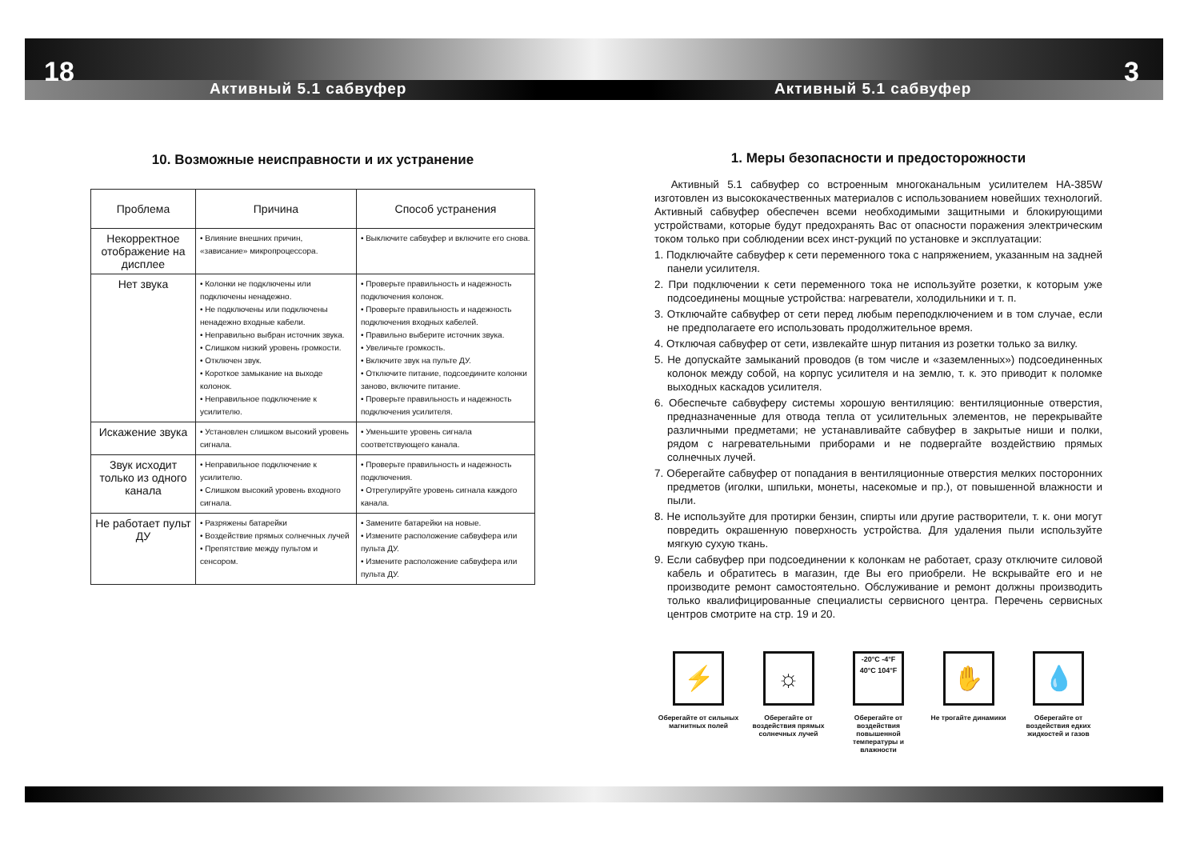18
Активный 5.1 сабвуфер
3
Активный 5.1 сабвуфер
10. Возможные неисправности и их устранение
| Проблема | Причина | Способ устранения |
| --- | --- | --- |
| Некорректное отображение на дисплее | • Влияние внешних причин, «зависание» микропроцессора. | • Выключите сабвуфер и включите его снова. |
| Нет звука | • Колонки не подключены или подключены ненадежно. • Не подключены или подключены ненадежно входные кабели. • Неправильно выбран источник звука. • Слишком низкий уровень громкости. • Отключен звук. • Короткое замыкание на выходе колонок. • Неправильное подключение к усилителю. | • Проверьте правильность и надежность подключения колонок. • Проверьте правильность и надежность подключения входных кабелей. • Правильно выберите источник звука. • Увеличьте громкость. • Включите звук на пульте ДУ. • Отключите питание, подсоедините колонки заново, включите питание. • Проверьте правильность и надежность подключения усилителя. |
| Искажение звука | • Установлен слишком высокий уровень сигнала. | • Уменьшите уровень сигнала соответствующего канала. |
| Звук исходит только из одного канала | • Неправильное подключение к усилителю. • Слишком высокий уровень входного сигнала. | • Проверьте правильность и надежность подключения. • Отрегулируйте уровень сигнала каждого канала. |
| Не работает пульт ДУ | • Разряжены батарейки • Воздействие прямых солнечных лучей • Препятствие между пультом и сенсором. | • Замените батарейки на новые. • Измените расположение сабвуфера или пульта ДУ. • Измените расположение сабвуфера или пульта ДУ. |
1. Меры безопасности и предосторожности
Активный 5.1 сабвуфер со встроенным многоканальным усилителем HA-385W изготовлен из высококачественных материалов с использованием новейших технологий. Активный сабвуфер обеспечен всеми необходимыми защитными и блокирующими устройствами, которые будут предохранять Вас от опасности поражения электрическим током только при соблюдении всех инст-рукций по установке и эксплуатации:
1. Подключайте сабвуфер к сети переменного тока с напряжением, указанным на задней панели усилителя.
2. При подключении к сети переменного тока не используйте розетки, к которым уже подсоединены мощные устройства: нагреватели, холодильники и т. п.
3. Отключайте сабвуфер от сети перед любым переподключением и в том случае, если не предполагаете его использовать продолжительное время.
4. Отключая сабвуфер от сети, извлекайте шнур питания из розетки только за вилку.
5. Не допускайте замыканий проводов (в том числе и «заземленных») подсоединенных колонок между собой, на корпус усилителя и на землю, т. к. это приводит к поломке выходных каскадов усилителя.
6. Обеспечьте сабвуферу системы хорошую вентиляцию: вентиляционные отверстия, предназначенные для отвода тепла от усилительных элементов, не перекрывайте различными предметами; не устанавливайте сабвуфер в закрытые ниши и полки, рядом с нагревательными приборами и не подвергайте воздействию прямых солнечных лучей.
7. Оберегайте сабвуфер от попадания в вентиляционные отверстия мелких посторонних предметов (иголки, шпильки, монеты, насекомые и пр.), от повышенной влажности и пыли.
8. Не используйте для протирки бензин, спирты или другие растворители, т. к. они могут повредить окрашенную поверхность устройства. Для удаления пыли используйте мягкую сухую ткань.
9. Если сабвуфер при подсоединении к колонкам не работает, сразу отключите силовой кабель и обратитесь в магазин, где Вы его приобрели. Не вскрывайте его и не производите ремонт самостоятельно. Обслуживание и ремонт должны производить только квалифицированные специалисты сервисного центра. Перечень сервисных центров смотрите на стр. 19 и 20.
⚡
Оберегайте от сильных магнитных полей
☼
Оберегайте от воздействия прямых солнечных лучей
-20°C -4°F
40°C 104°F
Оберегайте от воздействия повышенной температуры и влажности
✋
Не трогайте динамики
💧
Оберегайте от воздействия едких жидкостей и газов